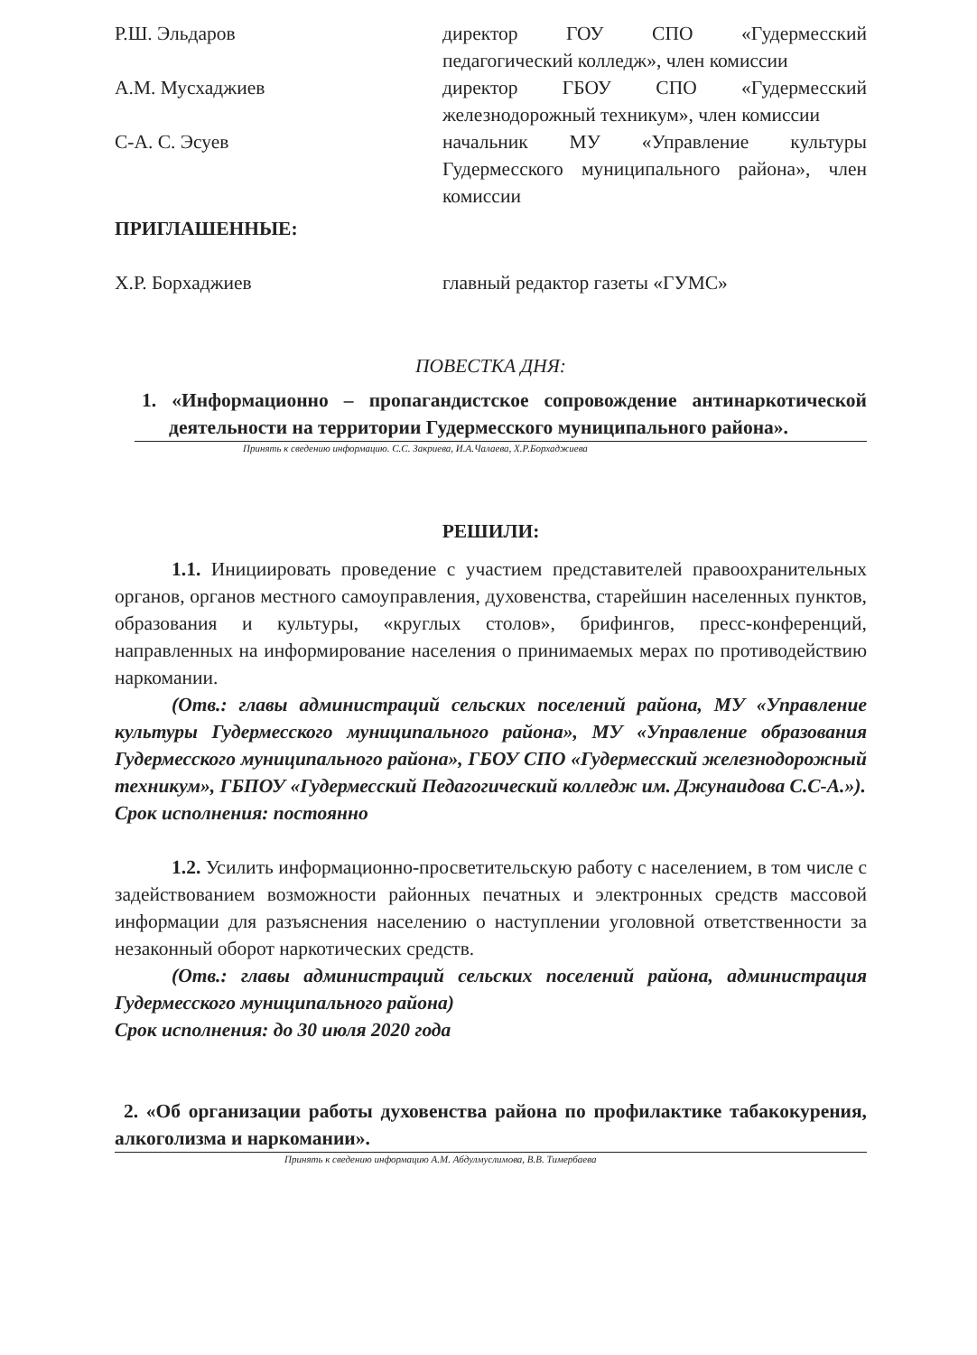Р.Ш. Эльдаров директор ГОУ СПО «Гудермесский педагогический колледж», член комиссии
А.М. Мусхаджиев директор ГБОУ СПО «Гудермесский железнодорожный техникум», член комиссии
С-А. С. Эсуев начальник МУ «Управление культуры Гудермесского муниципального района», член комиссии
ПРИГЛАШЕННЫЕ:
Х.Р. Борхаджиев главный редактор газеты «ГУМС»
ПОВЕСТКА ДНЯ:
1. «Информационно – пропагандистское сопровождение антинаркотической деятельности на территории Гудермесского муниципального района».
Принять к сведению информацию. С.С. Закриева, И.А.Чалаева, Х.Р.Борхаджиева
РЕШИЛИ:
1.1. Инициировать проведение с участием представителей правоохранительных органов, органов местного самоуправления, духовенства, старейшин населенных пунктов, образования и культуры, «круглых столов», брифингов, пресс-конференций, направленных на информирование населения о принимаемых мерах по противодействию наркомании.
(Отв.: главы администраций сельских поселений района, МУ «Управление культуры Гудермесского муниципального района», МУ «Управление образования Гудермесского муниципального района», ГБОУ СПО «Гудермесский железнодорожный техникум», ГБПОУ «Гудермесский Педагогический колледж им. Джунаидова С.С-А.»).
Срок исполнения: постоянно
1.2. Усилить информационно-просветительскую работу с населением, в том числе с задействованием возможности районных печатных и электронных средств массовой информации для разъяснения населению о наступлении уголовной ответственности за незаконный оборот наркотических средств.
(Отв.: главы администраций сельских поселений района, администрация Гудермесского муниципального района)
Срок исполнения: до 30 июля 2020 года
2. «Об организации работы духовенства района по профилактике табакокурения, алкоголизма и наркомании».
Принять к сведению информацию А.М. Абдулмуслимова, В.В. Тимербаева